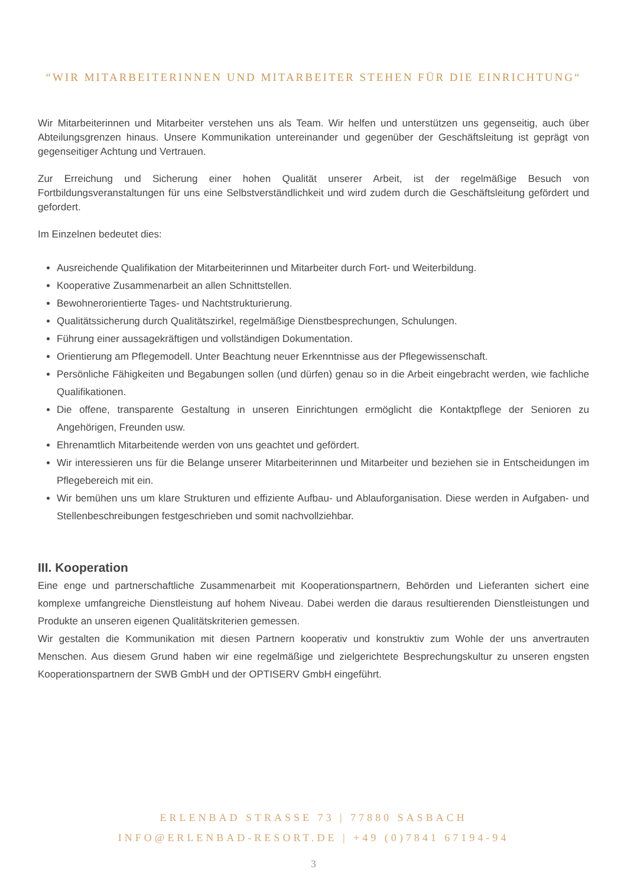“WIR MITARBEITERINNEN UND MITARBEITER STEHEN FÜR DIE EINRICHTUNG“
Wir Mitarbeiterinnen und Mitarbeiter verstehen uns als Team. Wir helfen und unterstützen uns gegenseitig, auch über Abteilungsgrenzen hinaus. Unsere Kommunikation untereinander und gegenüber der Geschäftsleitung ist geprägt von gegenseitiger Achtung und Vertrauen.
Zur Erreichung und Sicherung einer hohen Qualität unserer Arbeit, ist der regelmäßige Besuch von Fortbildungsveranstaltungen für uns eine Selbstverständlichkeit und wird zudem durch die Geschäftsleitung gefördert und gefordert.
Im Einzelnen bedeutet dies:
Ausreichende Qualifikation der Mitarbeiterinnen und Mitarbeiter durch Fort- und Weiterbildung.
Kooperative Zusammenarbeit an allen Schnittstellen.
Bewohnerorientierte Tages- und Nachtstrukturierung.
Qualitätssicherung durch Qualitätszirkel, regelmäßige Dienstbesprechungen, Schulungen.
Führung einer aussagekräftigen und vollständigen Dokumentation.
Orientierung am Pflegemodell. Unter Beachtung neuer Erkenntnisse aus der Pflegewissenschaft.
Persönliche Fähigkeiten und Begabungen sollen (und dürfen) genau so in die Arbeit eingebracht werden, wie fachliche Qualifikationen.
Die offene, transparente Gestaltung in unseren Einrichtungen ermöglicht die Kontaktpflege der Senioren zu Angehörigen, Freunden usw.
Ehrenamtlich Mitarbeitende werden von uns geachtet und gefördert.
Wir interessieren uns für die Belange unserer Mitarbeiterinnen und Mitarbeiter und beziehen sie in Entscheidungen im Pflegebereich mit ein.
Wir bemühen uns um klare Strukturen und effiziente Aufbau- und Ablauforganisation. Diese werden in Aufgaben- und Stellenbeschreibungen festgeschrieben und somit nachvollziehbar.
III. Kooperation
Eine enge und partnerschaftliche Zusammenarbeit mit Kooperationspartnern, Behörden und Lieferanten sichert eine komplexe umfangreiche Dienstleistung auf hohem Niveau. Dabei werden die daraus resultierenden Dienstleistungen und Produkte an unseren eigenen Qualitätskriterien gemessen.
Wir gestalten die Kommunikation mit diesen Partnern kooperativ und konstruktiv zum Wohle der uns anvertrauten Menschen. Aus diesem Grund haben wir eine regelmäßige und zielgerichtete Besprechungskultur zu unseren engsten Kooperationspartnern der SWB GmbH und der OPTISERV GmbH eingeführt.
ERLENBAD STRASSE 73 | 77880 SASBACH
INFO@ERLENBAD-RESORT.DE | +49 (0)7841 67194-94
3